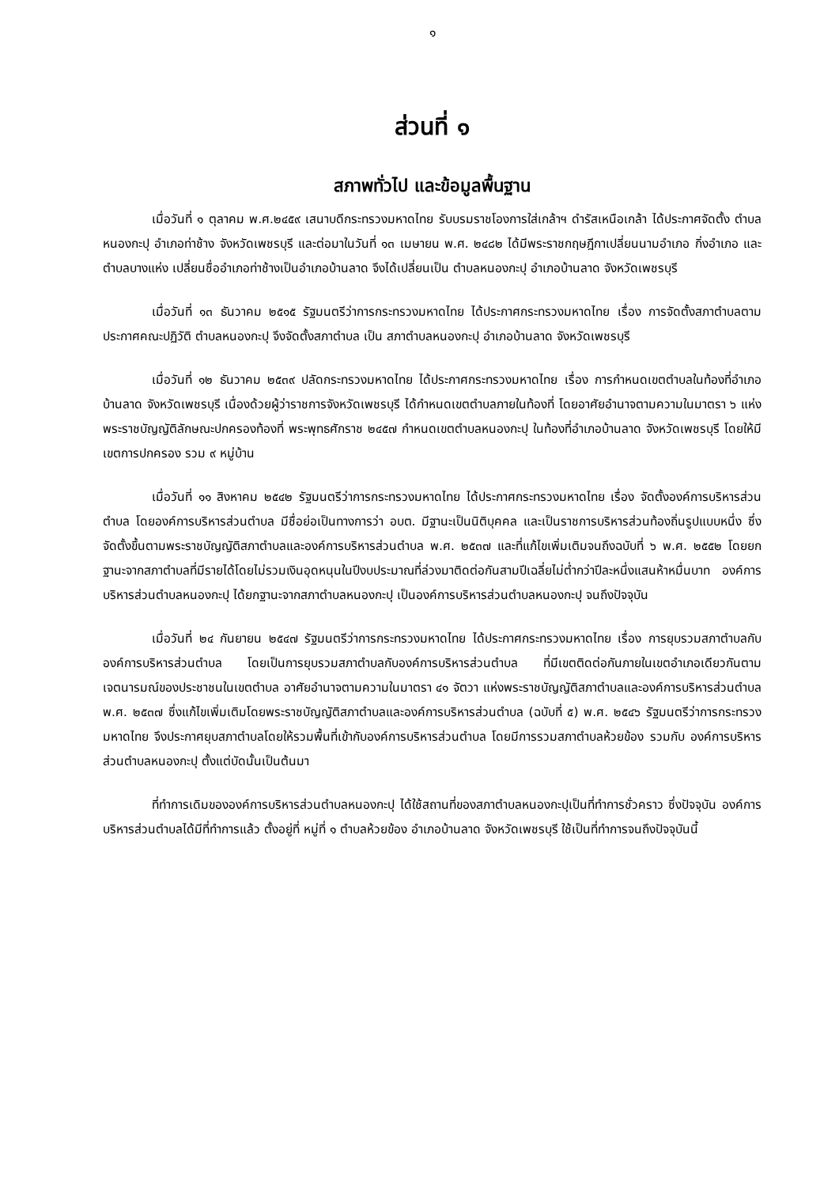๑
ส่วนที่ ๑
สภาพทั่วไป และข้อมูลพื้นฐาน
เมื่อวันที่ ๑ ตุลาคม พ.ศ.๒๔๕๙ เสนาบดีกระทรวงมหาดไทย รับบรมราชโองการใส่เกล้าฯ ดำรัสเหนือเกล้า ได้ประกาศจัดตั้ง ตำบลหนองกะปุ อำเภอท่าช้าง จังหวัดเพชรบุรี และต่อมาในวันที่ ๑๓ เมษายน พ.ศ. ๒๔๘๒ ได้มีพระราชกฤษฎีกาเปลี่ยนนามอำเภอ กิ่งอำเภอ และตำบลบางแห่ง เปลี่ยนชื่ออำเภอท่าช้างเป็นอำเภอบ้านลาด จึงได้เปลี่ยนเป็น ตำบลหนองกะปุ อำเภอบ้านลาด จังหวัดเพชรบุรี
เมื่อวันที่ ๑๓ ธันวาคม ๒๕๑๕ รัฐมนตรีว่าการกระทรวงมหาดไทย ได้ประกาศกระทรวงมหาดไทย เรื่อง การจัดตั้งสภาตำบลตามประกาศคณะปฏิวัติ ตำบลหนองกะปุ จึงจัดตั้งสภาตำบล เป็น สภาตำบลหนองกะปุ อำเภอบ้านลาด จังหวัดเพชรบุรี
เมื่อวันที่ ๑๒ ธันวาคม ๒๕๓๙ ปลัดกระทรวงมหาดไทย ได้ประกาศกระทรวงมหาดไทย เรื่อง การกำหนดเขตตำบลในท้องที่อำเภอบ้านลาด จังหวัดเพชรบุรี เนื่องด้วยผู้ว่าราชการจังหวัดเพชรบุรี ได้กำหนดเขตตำบลภายในท้องที่ โดยอาศัยอำนาจตามความในมาตรา ๖ แห่งพระราชบัญญัติลักษณะปกครองท้องที่ พระพุทธศักราช ๒๔๕๗ กำหนดเขตตำบลหนองกะปุ ในท้องที่อำเภอบ้านลาด จังหวัดเพชรบุรี โดยให้มีเขตการปกครอง รวม ๙ หมู่บ้าน
เมื่อวันที่ ๑๑ สิงหาคม ๒๕๔๒ รัฐมนตรีว่าการกระทรวงมหาดไทย ได้ประกาศกระทรวงมหาดไทย เรื่อง จัดตั้งองค์การบริหารส่วนตำบล โดยองค์การบริหารส่วนตำบล มีชื่อย่อเป็นทางการว่า อบต. มีฐานะเป็นนิติบุคคล และเป็นราชการบริหารส่วนท้องถิ่นรูปแบบหนึ่ง ซึ่งจัดตั้งขึ้นตามพระราชบัญญัติสภาตำบลและองค์การบริหารส่วนตำบล พ.ศ. ๒๕๓๗ และที่แก้ไขเพิ่มเติมจนถึงฉบับที่ ๖ พ.ศ. ๒๕๕๒ โดยยกฐานะจากสภาตำบลที่มีรายได้โดยไม่รวมเงินอุดหนุนในปีงบประมาณที่ล่วงมาติดต่อกันสามปีเฉลี่ยไม่ต่ำกว่าปีละหนึ่งแสนห้าหมื่นบาท องค์การบริหารส่วนตำบลหนองกะปุ ได้ยกฐานะจากสภาตำบลหนองกะปุ เป็นองค์การบริหารส่วนตำบลหนองกะปุ จนถึงปัจจุบัน
เมื่อวันที่ ๒๔ กันยายน ๒๕๔๗ รัฐมนตรีว่าการกระทรวงมหาดไทย ได้ประกาศกระทรวงมหาดไทย เรื่อง การยุบรวมสภาตำบลกับองค์การบริหารส่วนตำบล โดยเป็นการยุบรวมสภาตำบลกับองค์การบริหารส่วนตำบล ที่มีเขตติดต่อกันภายในเขตอำเภอเดียวกันตามเจตนารมณ์ของประชาชนในเขตตำบล อาศัยอำนาจตามความในมาตรา ๔๑ จัตวา แห่งพระราชบัญญัติสภาตำบลและองค์การบริหารส่วนตำบล พ.ศ. ๒๕๓๗ ซึ่งแก้ไขเพิ่มเติมโดยพระราชบัญญัติสภาตำบลและองค์การบริหารส่วนตำบล (ฉบับที่ ๕) พ.ศ. ๒๕๔๖ รัฐมนตรีว่าการกระทรวงมหาดไทย จึงประกาศยุบสภาตำบลโดยให้รวมพื้นที่เข้ากับองค์การบริหารส่วนตำบล โดยมีการรวมสภาตำบลห้วยข้อง รวมกับ องค์การบริหารส่วนตำบลหนองกะปุ ตั้งแต่บัดนั้นเป็นต้นมา
ที่ทำการเดิมขององค์การบริหารส่วนตำบลหนองกะปุ ได้ใช้สถานที่ของสภาตำบลหนองกะปุเป็นที่ทำการชั่วคราว ซึ่งปัจจุบัน องค์การบริหารส่วนตำบลได้มีที่ทำการแล้ว ตั้งอยู่ที่ หมู่ที่ ๑ ตำบลห้วยข้อง อำเภอบ้านลาด จังหวัดเพชรบุรี ใช้เป็นที่ทำการจนถึงปัจจุบันนี้